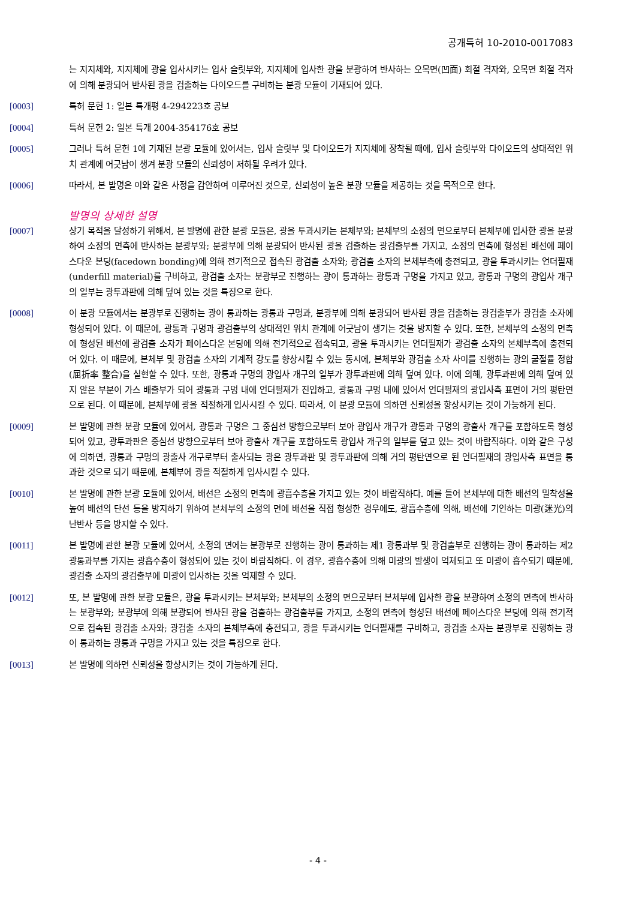공개특허 10-2010-0017083
는 지지체와, 지지체에 광을 입사시키는 입사 슬릿부와, 지지체에 입사한 광을 분광하여 반사하는 오목면(凹面) 회절 격자와, 오목면 회절 격자에 의해 분광되어 반사된 광을 검출하는 다이오드를 구비하는 분광 모듈이 기재되어 있다.
[0003] 특허 문헌 1: 일본 특개평 4-294223호 공보
[0004] 특허 문헌 2: 일본 특개 2004-354176호 공보
[0005] 그러나 특허 문헌 1에 기재된 분광 모듈에 있어서는, 입사 슬릿부 및 다이오드가 지지체에 장착될 때에, 입사 슬릿부와 다이오드의 상대적인 위치 관계에 어긋남이 생겨 분광 모듈의 신뢰성이 저하될 우려가 있다.
[0006] 따라서, 본 발명은 이와 같은 사정을 감안하여 이루어진 것으로, 신뢰성이 높은 분광 모듈을 제공하는 것을 목적으로 한다.
발명의 상세한 설명
[0007] 상기 목적을 달성하기 위해서, 본 발명에 관한 분광 모듈은, 광을 투과시키는 본체부와; 본체부의 소정의 면으로부터 본체부에 입사한 광을 분광하여 소정의 면측에 반사하는 분광부와; 분광부에 의해 분광되어 반사된 광을 검출하는 광검출부를 가지고, 소정의 면측에 형성된 배선에 페이스다운 본딩(facedown bonding)에 의해 전기적으로 접속된 광검출 소자와; 광검출 소자의 본체부측에 충전되고, 광을 투과시키는 언더필재(underfill material)를 구비하고, 광검출 소자는 분광부로 진행하는 광이 통과하는 광통과 구멍을 가지고 있고, 광통과 구멍의 광입사 개구의 일부는 광투과판에 의해 덮여 있는 것을 특징으로 한다.
[0008] 이 분광 모듈에서는 분광부로 진행하는 광이 통과하는 광통과 구멍과, 분광부에 의해 분광되어 반사된 광을 검출하는 광검출부가 광검출 소자에 형성되어 있다. 이 때문에, 광통과 구멍과 광검출부의 상대적인 위치 관계에 어긋남이 생기는 것을 방지할 수 있다. 또한, 본체부의 소정의 면측에 형성된 배선에 광검출 소자가 페이스다운 본딩에 의해 전기적으로 접속되고, 광을 투과시키는 언더필재가 광검출 소자의 본체부측에 충전되어 있다. 이 때문에, 본체부 및 광검출 소자의 기계적 강도를 향상시킬 수 있는 동시에, 본체부와 광검출 소자 사이를 진행하는 광의 굴절률 정합(屈折率 整合)을 실현할 수 있다. 또한, 광통과 구멍의 광입사 개구의 일부가 광투과판에 의해 덮여 있다. 이에 의해, 광투과판에 의해 덮여 있지 않은 부분이 가스 배출부가 되어 광통과 구멍 내에 언더필재가 진입하고, 광통과 구멍 내에 있어서 언더필재의 광입사측 표면이 거의 평탄면으로 된다. 이 때문에, 본체부에 광을 적절하게 입사시킬 수 있다. 따라서, 이 분광 모듈에 의하면 신뢰성을 향상시키는 것이 가능하게 된다.
[0009] 본 발명에 관한 분광 모듈에 있어서, 광통과 구멍은 그 중심선 방향으로부터 보아 광입사 개구가 광통과 구멍의 광출사 개구를 포함하도록 형성되어 있고, 광투과판은 중심선 방향으로부터 보아 광출사 개구를 포함하도록 광입사 개구의 일부를 덮고 있는 것이 바람직하다. 이와 같은 구성에 의하면, 광통과 구멍의 광출사 개구로부터 출사되는 광은 광투과판 및 광투과판에 의해 거의 평탄면으로 된 언더필재의 광입사측 표면을 통과한 것으로 되기 때문에, 본체부에 광을 적절하게 입사시킬 수 있다.
[0010] 본 발명에 관한 분광 모듈에 있어서, 배선은 소정의 면측에 광흡수층을 가지고 있는 것이 바람직하다. 예를 들어 본체부에 대한 배선의 밀착성을 높여 배선의 단선 등을 방지하기 위하여 본체부의 소정의 면에 배선을 직접 형성한 경우에도, 광흡수층에 의해, 배선에 기인하는 미광(迷光)의 난반사 등을 방지할 수 있다.
[0011] 본 발명에 관한 분광 모듈에 있어서, 소정의 면에는 분광부로 진행하는 광이 통과하는 제1 광통과부 및 광검출부로 진행하는 광이 통과하는 제2 광통과부를 가지는 광흡수층이 형성되어 있는 것이 바람직하다. 이 경우, 광흡수층에 의해 미광의 발생이 억제되고 또 미광이 흡수되기 때문에, 광검출 소자의 광검출부에 미광이 입사하는 것을 억제할 수 있다.
[0012] 또, 본 발명에 관한 분광 모듈은, 광을 투과시키는 본체부와; 본체부의 소정의 면으로부터 본체부에 입사한 광을 분광하여 소정의 면측에 반사하는 분광부와; 분광부에 의해 분광되어 반사된 광을 검출하는 광검출부를 가지고, 소정의 면측에 형성된 배선에 페이스다운 본딩에 의해 전기적으로 접속된 광검출 소자와; 광검출 소자의 본체부측에 충전되고, 광을 투과시키는 언더필재를 구비하고, 광검출 소자는 분광부로 진행하는 광이 통과하는 광통과 구멍을 가지고 있는 것을 특징으로 한다.
[0013] 본 발명에 의하면 신뢰성을 향상시키는 것이 가능하게 된다.
- 4 -